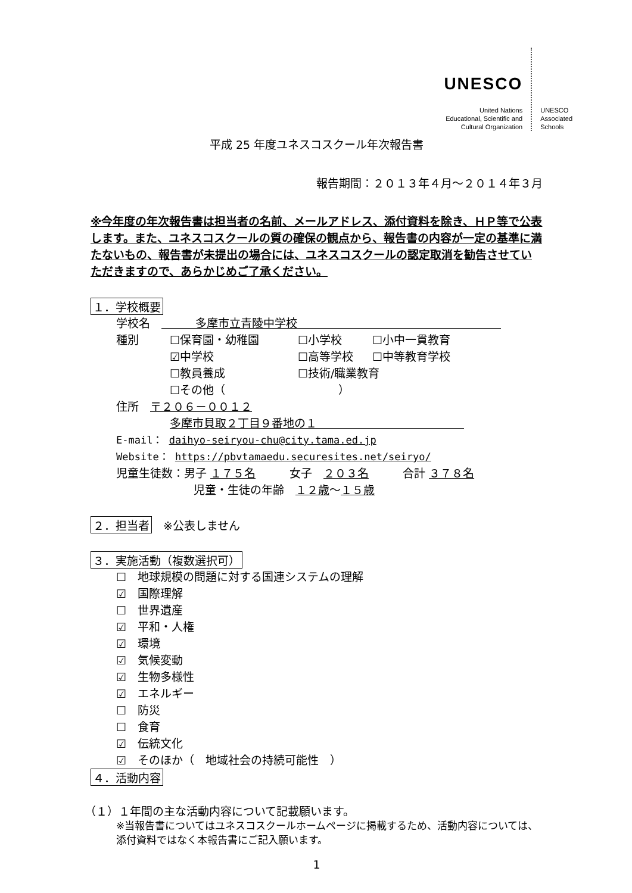UNESCO
United Nations
Educational, Scientific and
Cultural Organization
UNESCO
Associated
Schools
平成 25 年度ユネスコスクール年次報告書
報告期間：２０１３年４月～２０１４年３月
※今年度の年次報告書は担当者の名前、メールアドレス、添付資料を除き、ＨＰ等で公表します。また、ユネスコスクールの質の確保の観点から、報告書の内容が一定の基準に満たないもの、報告書が未提出の場合には、ユネスコスクールの認定取消を勧告させていただきますので、あらかじめご了承ください。
１．学校概要
学校名　　　　多摩市立青陵中学校　　　　　　　　　　　　　　　　　　
種別 ☐保育園・幼稚園 ☐小学校 ☐小中一貫教育
☑中学校 ☐高等学校 ☐中等教育学校
☐教員養成 ☐技術/職業教育
☐その他（　　　　　　　　　　）
住所　〒２０６－００１２
多摩市貝取２丁目９番地の１　　　　　　　　　　　　　
E-mail： daihyo-seiryou-chu@city.tama.ed.jp
Website： https://pbvtamaedu.securesites.net/seiryo/
児童生徒数：男子 １７５名　　　女子　２０３名　　　合計 ３７８名
児童・生徒の年齢　１２歳～１５歳
２．担当者　※公表しません
３．実施活動（複数選択可）
☐　地球規模の問題に対する国連システムの理解
☑　国際理解
☐　世界遺産
☑　平和・人権
☑　環境
☑　気候変動
☑　生物多様性
☑　エネルギー
☐　防災
☐　食育
☑　伝統文化
☑　そのほか（　地域社会の持続可能性　）
４．活動内容
（１）１年間の主な活動内容について記載願います。
※当報告書についてはユネスコスクールホームページに掲載するため、活動内容については、添付資料ではなく本報告書にご記入願います。
1